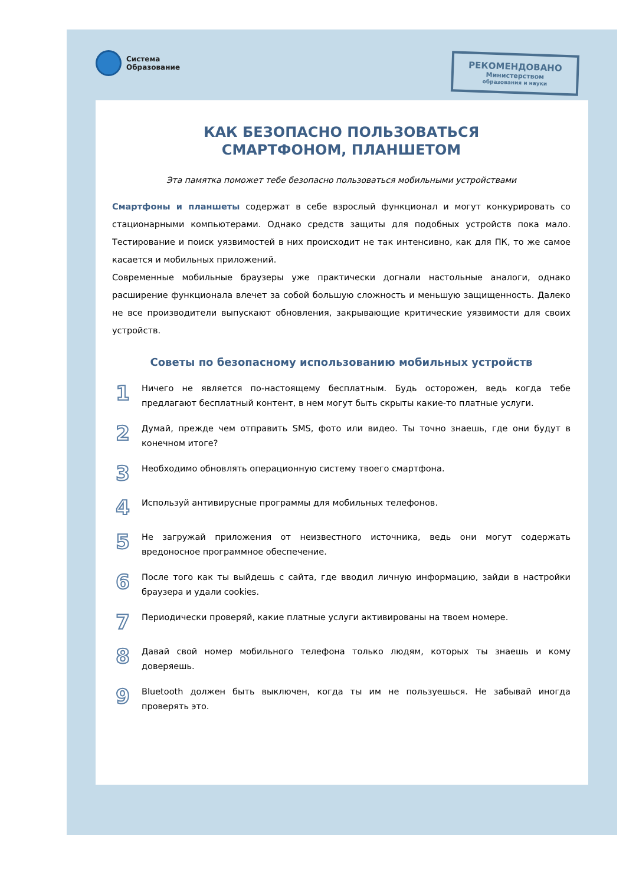РЕКОМЕНДОВАНО
Министерством
образования и науки
Система
Образование
КАК БЕЗОПАСНО ПОЛЬЗОВАТЬСЯ
СМАРТФОНОМ, ПЛАНШЕТОМ
Эта памятка поможет тебе безопасно пользоваться мобильными устройствами
Смартфоны и планшеты содержат в себе взрослый функционал и могут конкурировать со стационарными компьютерами. Однако средств защиты для подобных устройств пока мало. Тестирование и поиск уязвимостей в них происходит не так интенсивно, как для ПК, то же самое касается и мобильных приложений.
Современные мобильные браузеры уже практически догнали настольные аналоги, однако расширение функционала влечет за собой большую сложность и меньшую защищенность. Далеко не все производители выпускают обновления, закрывающие критические уязвимости для своих устройств.
Советы по безопасному использованию мобильных устройств
1
Ничего не является по-настоящему бесплатным. Будь осторожен, ведь когда тебе предлагают бесплатный контент, в нем могут быть скрыты какие-то платные услуги.
2
Думай, прежде чем отправить SMS, фото или видео. Ты точно знаешь, где они будут в конечном итоге?
3
Необходимо обновлять операционную систему твоего смартфона.
4
Используй антивирусные программы для мобильных телефонов.
5
Не загружай приложения от неизвестного источника, ведь они могут содержать вредоносное программное обеспечение.
6
После того как ты выйдешь с сайта, где вводил личную информацию, зайди в настройки браузера и удали cookies.
7
Периодически проверяй, какие платные услуги активированы на твоем номере.
8
Давай свой номер мобильного телефона только людям, которых ты знаешь и кому доверяешь.
9
Bluetooth должен быть выключен, когда ты им не пользуешься. Не забывай иногда проверять это.